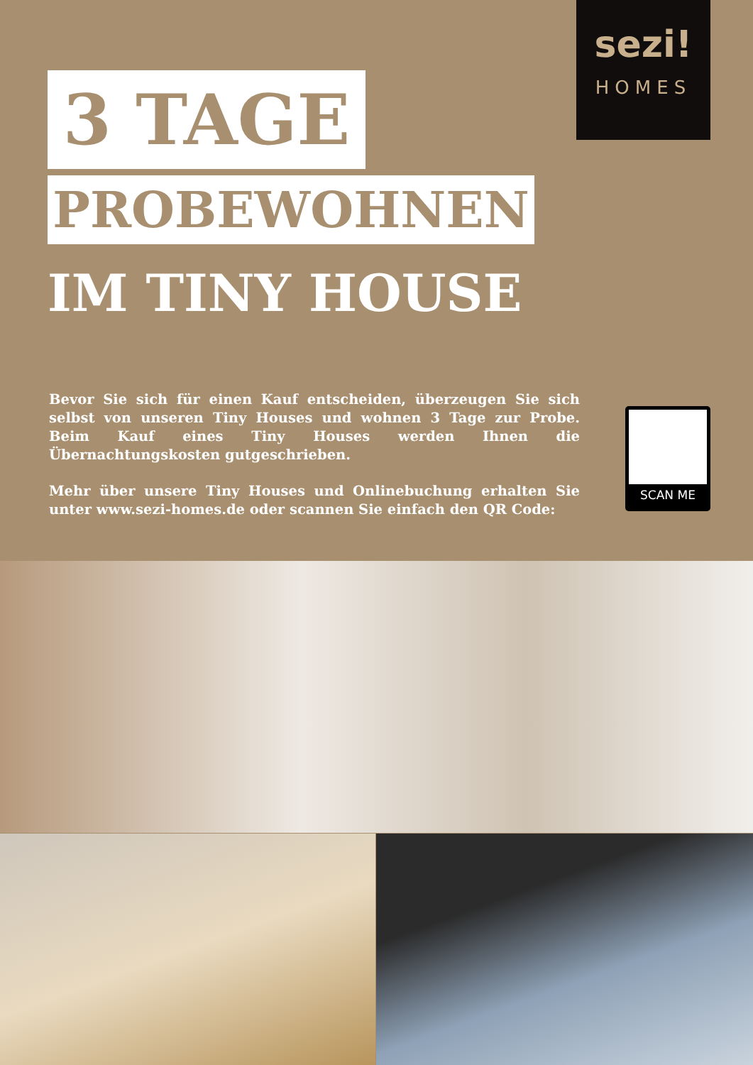sezi!
HOMES
3 TAGE
PROBEWOHNEN
IM TINY HOUSE
Bevor Sie sich für einen Kauf entscheiden, überzeugen Sie sich selbst von unseren Tiny Houses und wohnen 3 Tage zur Probe. Beim Kauf eines Tiny Houses werden Ihnen die Übernachtungskosten gutgeschrieben.
Mehr über unsere Tiny Houses und Onlinebuchung erhalten Sie unter www.sezi-homes.de oder scannen Sie einfach den QR Code:
SCAN ME